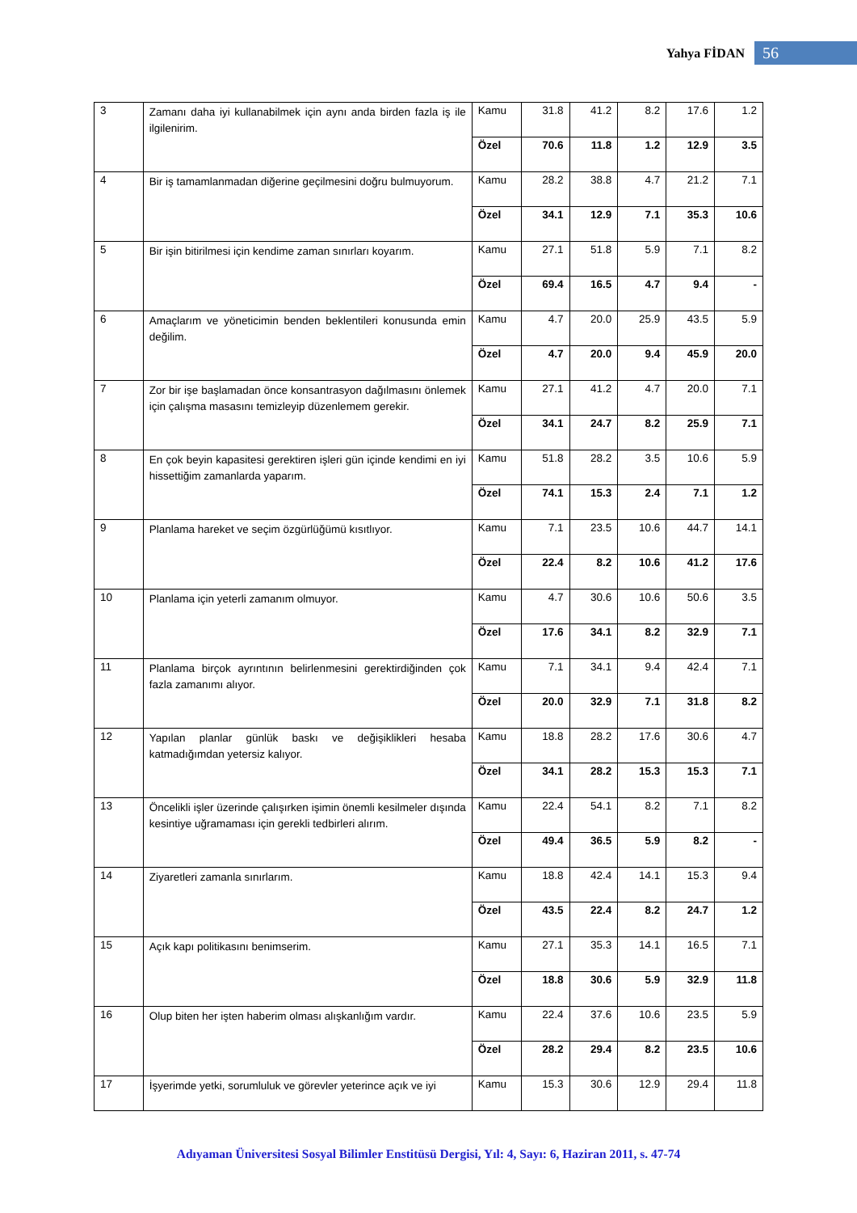Yahya FİDAN 56
| 3 | Zamanı daha iyi kullanabilmek için aynı anda birden fazla iş ile ilgilenirim. | Kamu | 31.8 | 41.2 | 8.2 | 17.6 | 1.2 |
| | | Özel | 70.6 | 11.8 | 1.2 | 12.9 | 3.5 |
| 4 | Bir iş tamamlanmadan diğerine geçilmesini doğru bulmuyorum. | Kamu | 28.2 | 38.8 | 4.7 | 21.2 | 7.1 |
| | | Özel | 34.1 | 12.9 | 7.1 | 35.3 | 10.6 |
| 5 | Bir işin bitirilmesi için kendime zaman sınırları koyarım. | Kamu | 27.1 | 51.8 | 5.9 | 7.1 | 8.2 |
| | | Özel | 69.4 | 16.5 | 4.7 | 9.4 | - |
| 6 | Amaçlarım ve yöneticimin benden beklentileri konusunda emin değilim. | Kamu | 4.7 | 20.0 | 25.9 | 43.5 | 5.9 |
| | | Özel | 4.7 | 20.0 | 9.4 | 45.9 | 20.0 |
| 7 | Zor bir işe başlamadan önce konsantrasyon dağılmasını önlemek için çalışma masasını temizleyip düzenlemem gerekir. | Kamu | 27.1 | 41.2 | 4.7 | 20.0 | 7.1 |
| | | Özel | 34.1 | 24.7 | 8.2 | 25.9 | 7.1 |
| 8 | En çok beyin kapasitesi gerektiren işleri gün içinde kendimi en iyi hissettiğim zamanlarda yaparım. | Kamu | 51.8 | 28.2 | 3.5 | 10.6 | 5.9 |
| | | Özel | 74.1 | 15.3 | 2.4 | 7.1 | 1.2 |
| 9 | Planlama hareket ve seçim özgürlüğümü kısıtlıyor. | Kamu | 7.1 | 23.5 | 10.6 | 44.7 | 14.1 |
| | | Özel | 22.4 | 8.2 | 10.6 | 41.2 | 17.6 |
| 10 | Planlama için yeterli zamanım olmuyor. | Kamu | 4.7 | 30.6 | 10.6 | 50.6 | 3.5 |
| | | Özel | 17.6 | 34.1 | 8.2 | 32.9 | 7.1 |
| 11 | Planlama birçok ayrıntının belirlenmesini gerektirdiğinden çok fazla zamanımı alıyor. | Kamu | 7.1 | 34.1 | 9.4 | 42.4 | 7.1 |
| | | Özel | 20.0 | 32.9 | 7.1 | 31.8 | 8.2 |
| 12 | Yapılan planlar günlük baskı ve değişiklikleri hesaba katmadığımdan yetersiz kalıyor. | Kamu | 18.8 | 28.2 | 17.6 | 30.6 | 4.7 |
| | | Özel | 34.1 | 28.2 | 15.3 | 15.3 | 7.1 |
| 13 | Öncelikli işler üzerinde çalışırken işimin önemli kesilmeler dışında kesintiye uğramaması için gerekli tedbirleri alırım. | Kamu | 22.4 | 54.1 | 8.2 | 7.1 | 8.2 |
| | | Özel | 49.4 | 36.5 | 5.9 | 8.2 | - |
| 14 | Ziyaretleri zamanla sınırlarım. | Kamu | 18.8 | 42.4 | 14.1 | 15.3 | 9.4 |
| | | Özel | 43.5 | 22.4 | 8.2 | 24.7 | 1.2 |
| 15 | Açık kapı politikasını benimserim. | Kamu | 27.1 | 35.3 | 14.1 | 16.5 | 7.1 |
| | | Özel | 18.8 | 30.6 | 5.9 | 32.9 | 11.8 |
| 16 | Olup biten her işten haberim olması alışkanlığım vardır. | Kamu | 22.4 | 37.6 | 10.6 | 23.5 | 5.9 |
| | | Özel | 28.2 | 29.4 | 8.2 | 23.5 | 10.6 |
| 17 | İşyerimde yetki, sorumluluk ve görevler yeterince açık ve iyi | Kamu | 15.3 | 30.6 | 12.9 | 29.4 | 11.8 |
Adıyaman Üniversitesi Sosyal Bilimler Enstitüsü Dergisi, Yıl: 4, Sayı: 6, Haziran 2011, s. 47-74